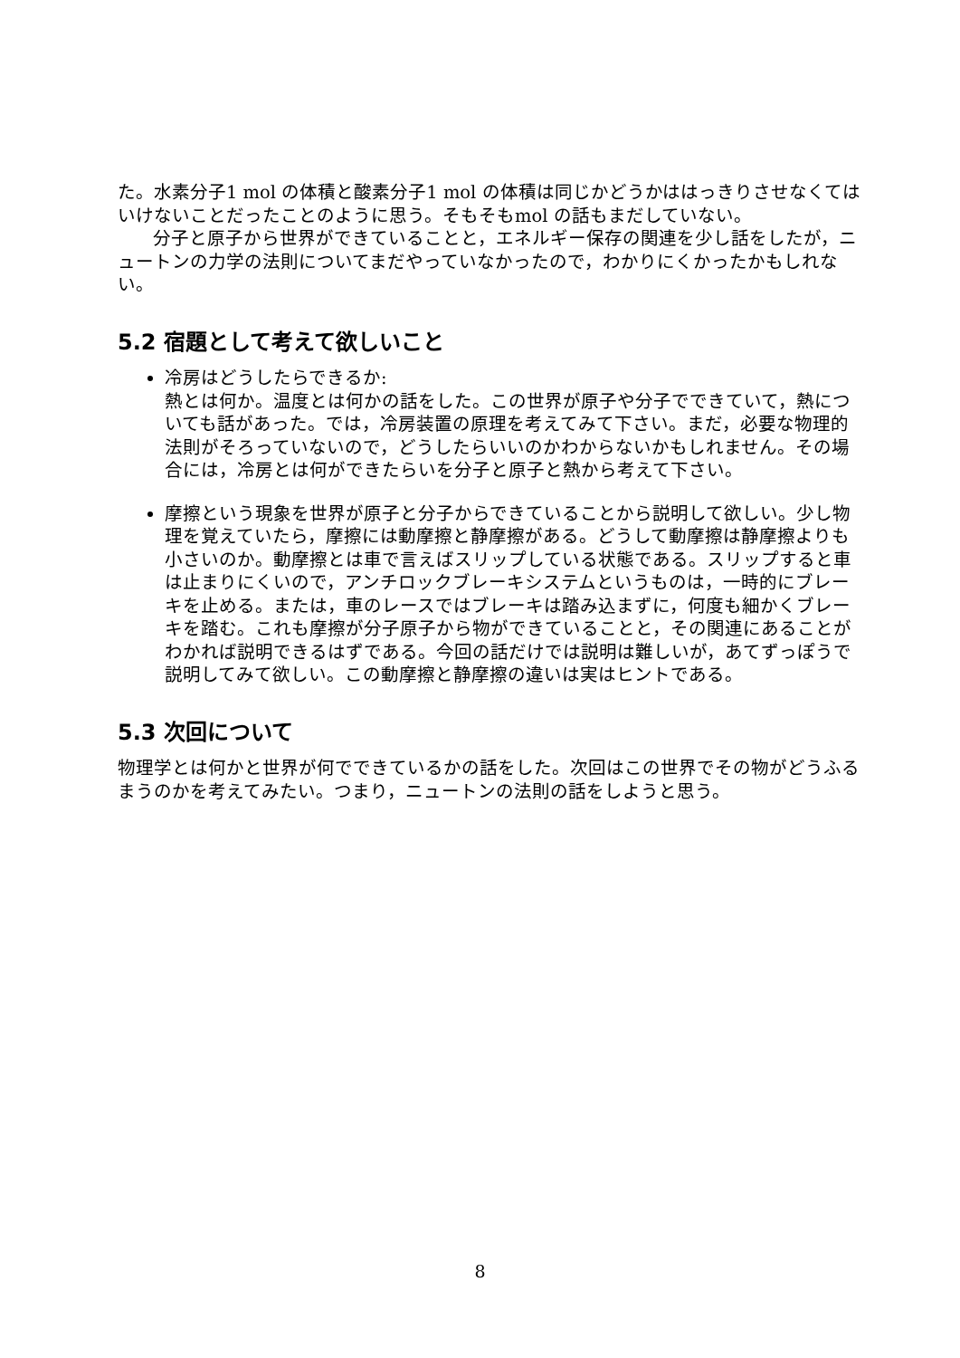た。水素分子1 mol の体積と酸素分子1 mol の体積は同じかどうかははっきりさせなくてはいけないことだったことのように思う。そもそもmol の話もまだしていない。
分子と原子から世界ができていることと，エネルギー保存の関連を少し話をしたが，ニュートンの力学の法則についてまだやっていなかったので，わかりにくかったかもしれない。
5.2 宿題として考えて欲しいこと
冷房はどうしたらできるか:
熱とは何か。温度とは何かの話をした。この世界が原子や分子でできていて，熱についても話があった。では，冷房装置の原理を考えてみて下さい。まだ，必要な物理的法則がそろっていないので，どうしたらいいのかわからないかもしれません。その場合には，冷房とは何ができたらいを分子と原子と熱から考えて下さい。
摩擦という現象を世界が原子と分子からできていることから説明して欲しい。少し物理を覚えていたら，摩擦には動摩擦と静摩擦がある。どうして動摩擦は静摩擦よりも小さいのか。動摩擦とは車で言えばスリップしている状態である。スリップすると車は止まりにくいので，アンチロックブレーキシステムというものは，一時的にブレーキを止める。または，車のレースではブレーキは踏み込まずに，何度も細かくブレーキを踏む。これも摩擦が分子原子から物ができていることと，その関連にあることがわかれば説明できるはずである。今回の話だけでは説明は難しいが，あてずっぽうで説明してみて欲しい。この動摩擦と静摩擦の違いは実はヒントである。
5.3 次回について
物理学とは何かと世界が何でできているかの話をした。次回はこの世界でその物がどうふるまうのかを考えてみたい。つまり，ニュートンの法則の話をしようと思う。
8